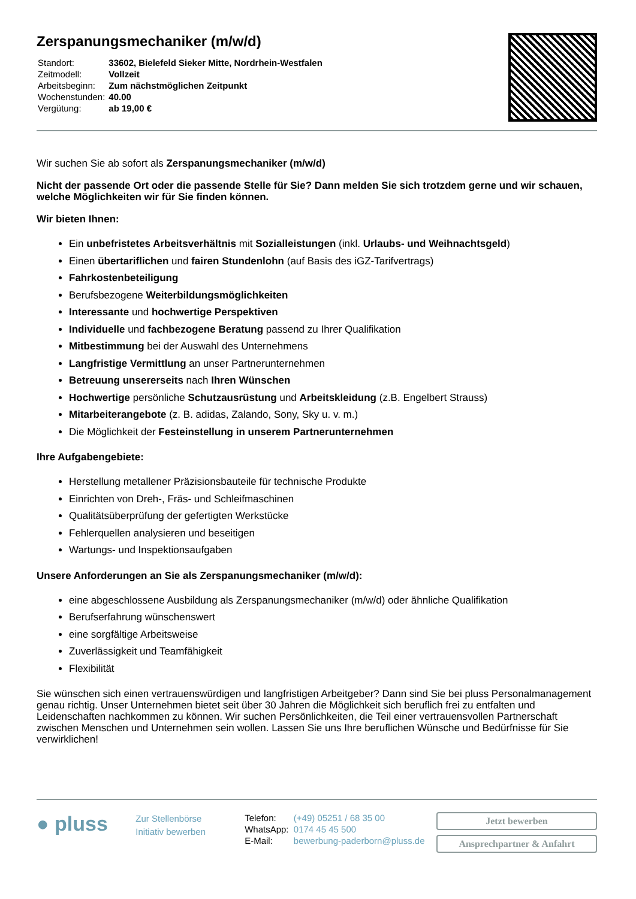Zerspanungsmechaniker (m/w/d)
| Standort: | 33602, Bielefeld Sieker Mitte, Nordrhein-Westfalen |
| Zeitmodell: | Vollzeit |
| Arbeitsbeginn: | Zum nächstmöglichen Zeitpunkt |
| Wochenstunden: | 40.00 |
| Vergütung: | ab 19,00 € |
Wir suchen Sie ab sofort als Zerspanungsmechaniker (m/w/d)
Nicht der passende Ort oder die passende Stelle für Sie? Dann melden Sie sich trotzdem gerne und wir schauen, welche Möglichkeiten wir für Sie finden können.
Wir bieten Ihnen:
Ein unbefristetes Arbeitsverhältnis mit Sozialleistungen (inkl. Urlaubs- und Weihnachtsgeld)
Einen übertariflichen und fairen Stundenlohn (auf Basis des iGZ-Tarifvertrags)
Fahrkostenbeteiligung
Berufsbezogene Weiterbildungsmöglichkeiten
Interessante und hochwertige Perspektiven
Individuelle und fachbezogene Beratung passend zu Ihrer Qualifikation
Mitbestimmung bei der Auswahl des Unternehmens
Langfristige Vermittlung an unser Partnerunternehmen
Betreuung unsererseits nach Ihren Wünschen
Hochwertige persönliche Schutzausrüstung und Arbeitskleidung (z.B. Engelbert Strauss)
Mitarbeiterangebote (z. B. adidas, Zalando, Sony, Sky u. v. m.)
Die Möglichkeit der Festeinstellung in unserem Partnerunternehmen
Ihre Aufgabengebiete:
Herstellung metallener Präzisionsbauteile für technische Produkte
Einrichten von Dreh-, Fräs- und Schleifmaschinen
Qualitätsüberprüfung der gefertigten Werkstücke
Fehlerquellen analysieren und beseitigen
Wartungs- und Inspektionsaufgaben
Unsere Anforderungen an Sie als Zerspanungsmechaniker (m/w/d):
eine abgeschlossene Ausbildung als Zerspanungsmechaniker (m/w/d) oder ähnliche Qualifikation
Berufserfahrung wünschenswert
eine sorgfältige Arbeitsweise
Zuverlässigkeit und Teamfähigkeit
Flexibilität
Sie wünschen sich einen vertrauenswürdigen und langfristigen Arbeitgeber? Dann sind Sie bei pluss Personalmanagement genau richtig. Unser Unternehmen bietet seit über 30 Jahren die Möglichkeit sich beruflich frei zu entfalten und Leidenschaften nachkommen zu können. Wir suchen Persönlichkeiten, die Teil einer vertrauensvollen Partnerschaft zwischen Menschen und Unternehmen sein wollen. Lassen Sie uns Ihre beruflichen Wünsche und Bedürfnisse für Sie verwirklichen!
● pluss
Zur Stellenbörse
Initiativ bewerben
| Telefon: | (+49) 05251 / 68 35 00 |
| WhatsApp: | 0174 45 45 500 |
| E-Mail: | bewerbung-paderborn@pluss.de |
Jetzt bewerben
Ansprechpartner & Anfahrt